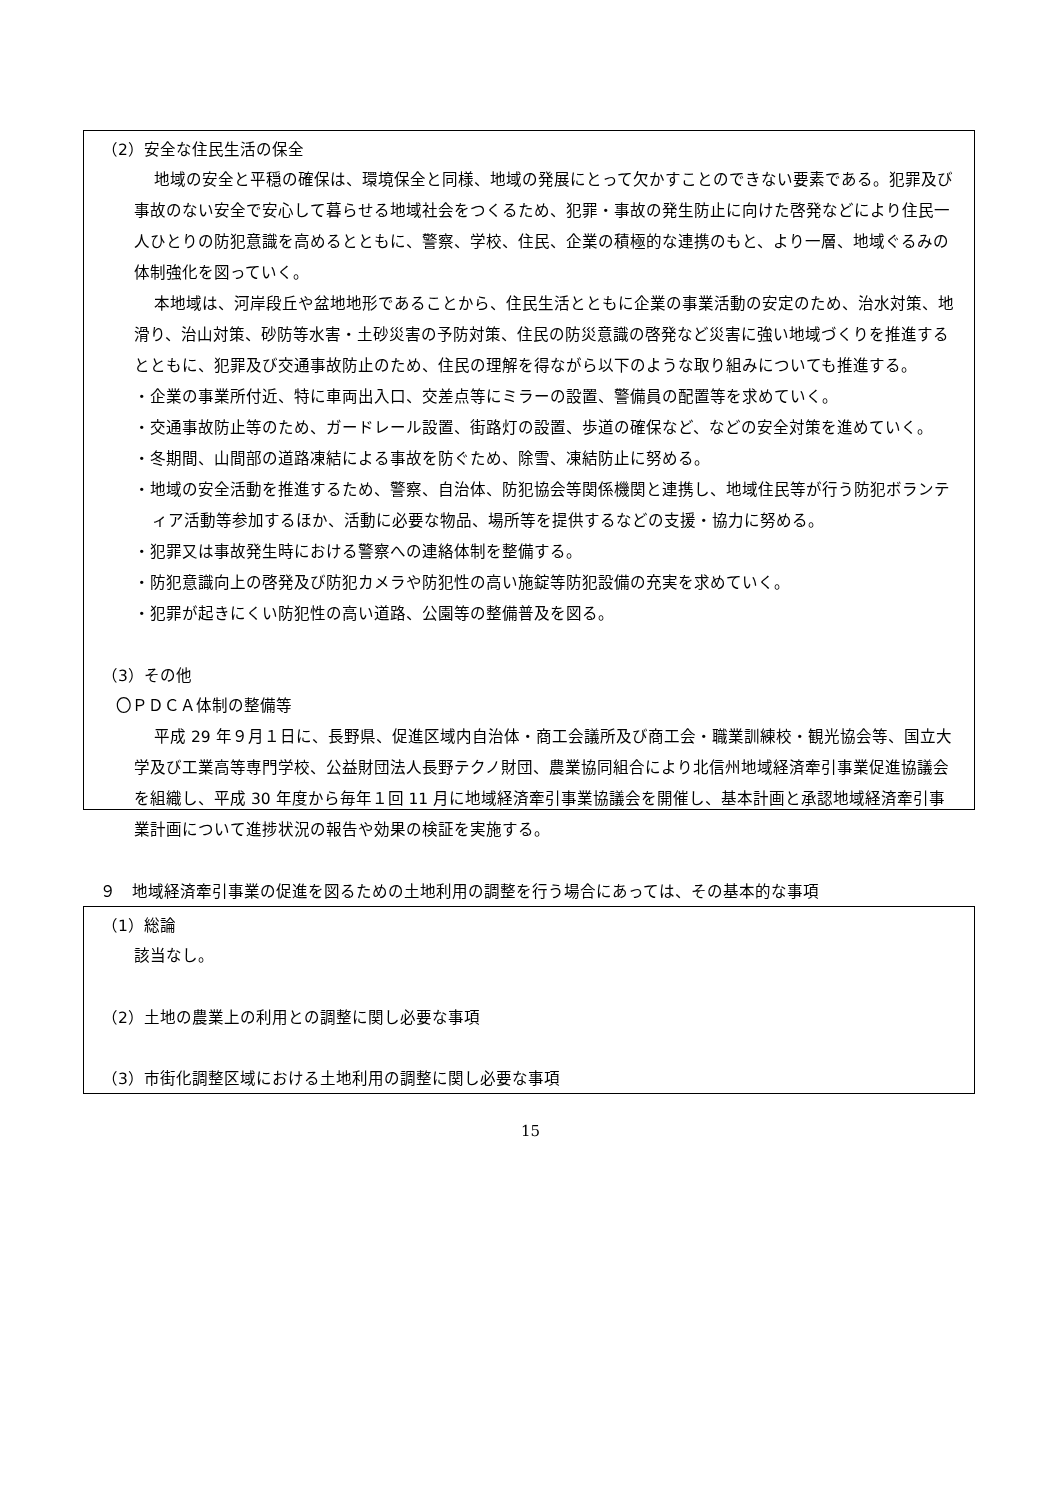（2）安全な住民生活の保全
地域の安全と平穏の確保は、環境保全と同様、地域の発展にとって欠かすことのできない要素である。犯罪及び事故のない安全で安心して暮らせる地域社会をつくるため、犯罪・事故の発生防止に向けた啓発などにより住民一人ひとりの防犯意識を高めるとともに、警察、学校、住民、企業の積極的な連携のもと、より一層、地域ぐるみの体制強化を図っていく。
本地域は、河岸段丘や盆地地形であることから、住民生活とともに企業の事業活動の安定のため、治水対策、地滑り、治山対策、砂防等水害・土砂災害の予防対策、住民の防災意識の啓発など災害に強い地域づくりを推進するとともに、犯罪及び交通事故防止のため、住民の理解を得ながら以下のような取り組みについても推進する。
・企業の事業所付近、特に車両出入口、交差点等にミラーの設置、警備員の配置等を求めていく。
・交通事故防止等のため、ガードレール設置、街路灯の設置、歩道の確保など、などの安全対策を進めていく。
・冬期間、山間部の道路凍結による事故を防ぐため、除雪、凍結防止に努める。
・地域の安全活動を推進するため、警察、自治体、防犯協会等関係機関と連携し、地域住民等が行う防犯ボランティア活動等参加するほか、活動に必要な物品、場所等を提供するなどの支援・協力に努める。
・犯罪又は事故発生時における警察への連絡体制を整備する。
・防犯意識向上の啓発及び防犯カメラや防犯性の高い施錠等防犯設備の充実を求めていく。
・犯罪が起きにくい防犯性の高い道路、公園等の整備普及を図る。
（3）その他
〇ＰＤＣＡ体制の整備等
平成 29 年９月１日に、長野県、促進区域内自治体・商工会議所及び商工会・職業訓練校・観光協会等、国立大学及び工業高等専門学校、公益財団法人長野テクノ財団、農業協同組合により北信州地域経済牽引事業促進協議会を組織し、平成 30 年度から毎年１回 11 月に地域経済牽引事業協議会を開催し、基本計画と承認地域経済牽引事業計画について進捗状況の報告や効果の検証を実施する。
９　地域経済牽引事業の促進を図るための土地利用の調整を行う場合にあっては、その基本的な事項
（1）総論
該当なし。
（2）土地の農業上の利用との調整に関し必要な事項
（3）市街化調整区域における土地利用の調整に関し必要な事項
15